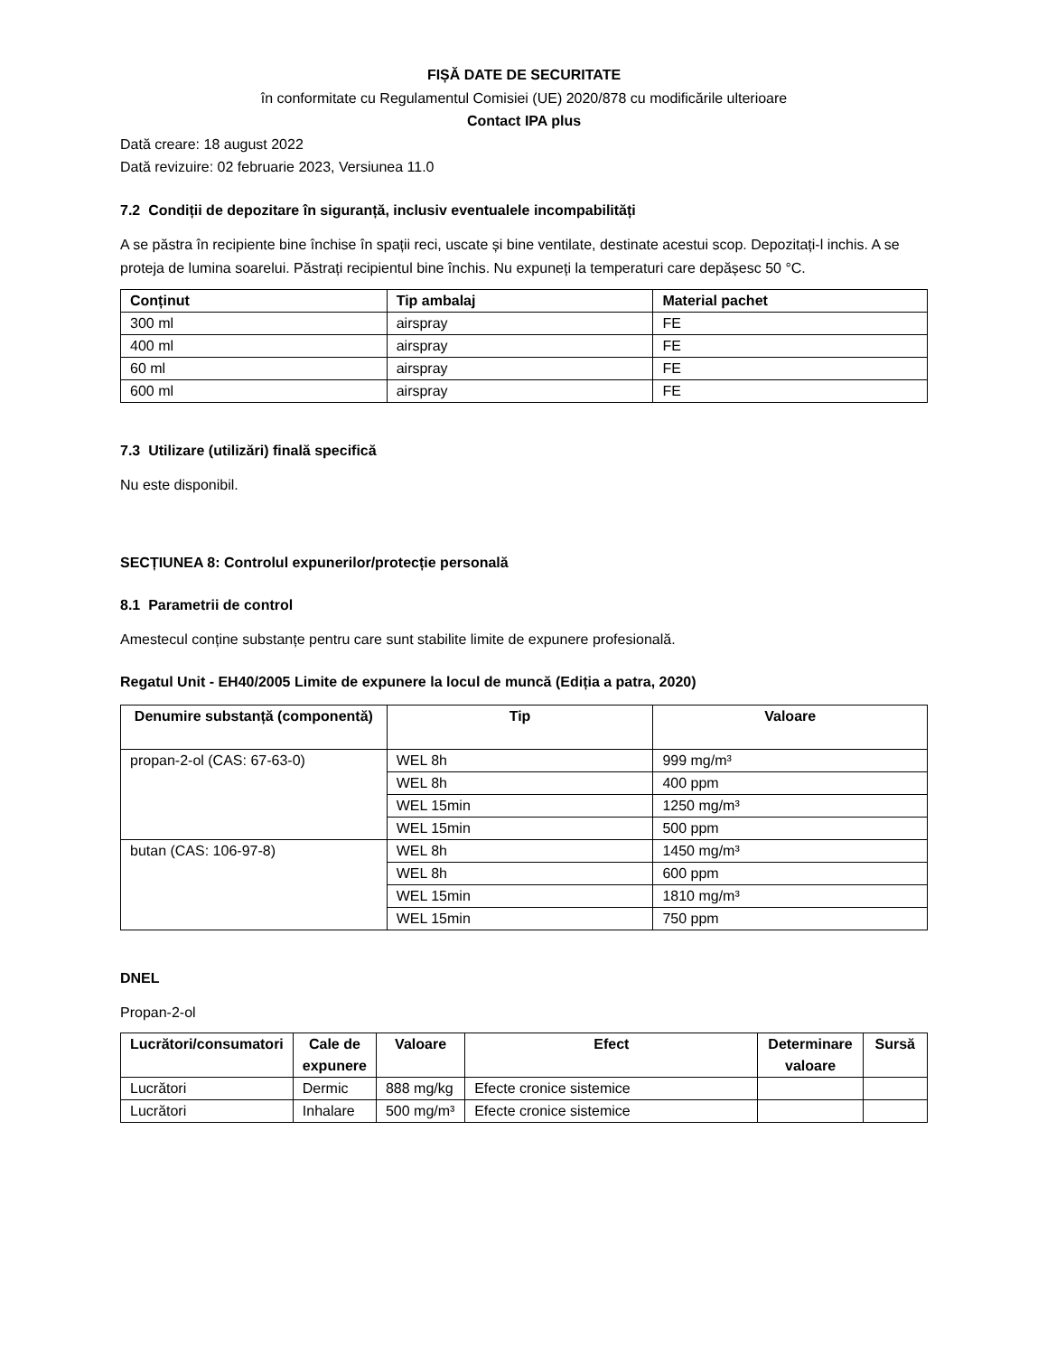FIȘĂ DATE DE SECURITATE
în conformitate cu Regulamentul Comisiei (UE) 2020/878 cu modificările ulterioare
Contact IPA plus
Dată creare: 18 august 2022
Dată revizuire: 02 februarie 2023, Versiunea 11.0
7.2 Condiții de depozitare în siguranță, inclusiv eventualele incompabilități
A se păstra în recipiente bine închise în spații reci, uscate și bine ventilate, destinate acestui scop. Depozitați-l inchis. A se proteja de lumina soarelui. Păstrați recipientul bine închis. Nu expuneți la temperaturi care depășesc 50 °C.
| Conținut | Tip ambalaj | Material pachet |
| --- | --- | --- |
| 300 ml | airspray | FE |
| 400 ml | airspray | FE |
| 60 ml | airspray | FE |
| 600 ml | airspray | FE |
7.3 Utilizare (utilizări) finală specifică
Nu este disponibil.
SECȚIUNEA 8: Controlul expunerilor/protecție personală
8.1 Parametrii de control
Amestecul conține substanțe pentru care sunt stabilite limite de expunere profesională.
Regatul Unit - EH40/2005 Limite de expunere la locul de muncă (Ediția a patra, 2020)
| Denumire substanță (componentă) | Tip | Valoare |
| --- | --- | --- |
| propan-2-ol (CAS: 67-63-0) | WEL 8h | 999 mg/m³ |
| | WEL 8h | 400 ppm |
| | WEL 15min | 1250 mg/m³ |
| | WEL 15min | 500 ppm |
| butan (CAS: 106-97-8) | WEL 8h | 1450 mg/m³ |
| | WEL 8h | 600 ppm |
| | WEL 15min | 1810 mg/m³ |
| | WEL 15min | 750 ppm |
DNEL
Propan-2-ol
| Lucrători/consumatori | Cale de expunere | Valoare | Efect | Determinare valoare | Sursă |
| --- | --- | --- | --- | --- | --- |
| Lucrători | Dermic | 888 mg/kg | Efecte cronice sistemice | | |
| Lucrători | Inhalare | 500 mg/m³ | Efecte cronice sistemice | | |